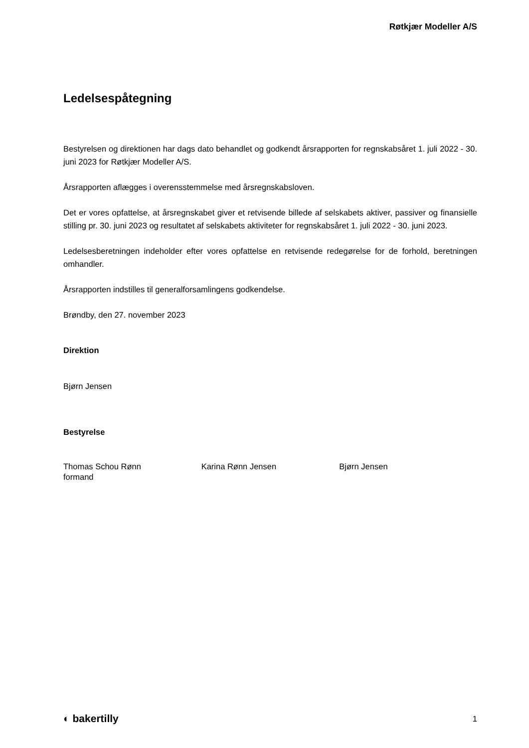Røtkjær Modeller A/S
Ledelsespåtegning
Bestyrelsen og direktionen har dags dato behandlet og godkendt årsrapporten for regnskabsåret 1. juli 2022 - 30. juni 2023 for Røtkjær Modeller A/S.
Årsrapporten aflægges i overensstemmelse med årsregnskabsloven.
Det er vores opfattelse, at årsregnskabet giver et retvisende billede af selskabets aktiver, passiver og finansielle stilling pr. 30. juni 2023 og resultatet af selskabets aktiviteter for regnskabsåret 1. juli 2022 - 30. juni 2023.
Ledelsesberetningen indeholder efter vores opfattelse en retvisende redegørelse for de forhold, beretningen omhandler.
Årsrapporten indstilles til generalforsamlingens godkendelse.
Brøndby, den 27. november 2023
Direktion
Bjørn Jensen
Bestyrelse
Thomas Schou Rønn
formand
Karina Rønn Jensen Bjørn Jensen
◐ bakertilly 1